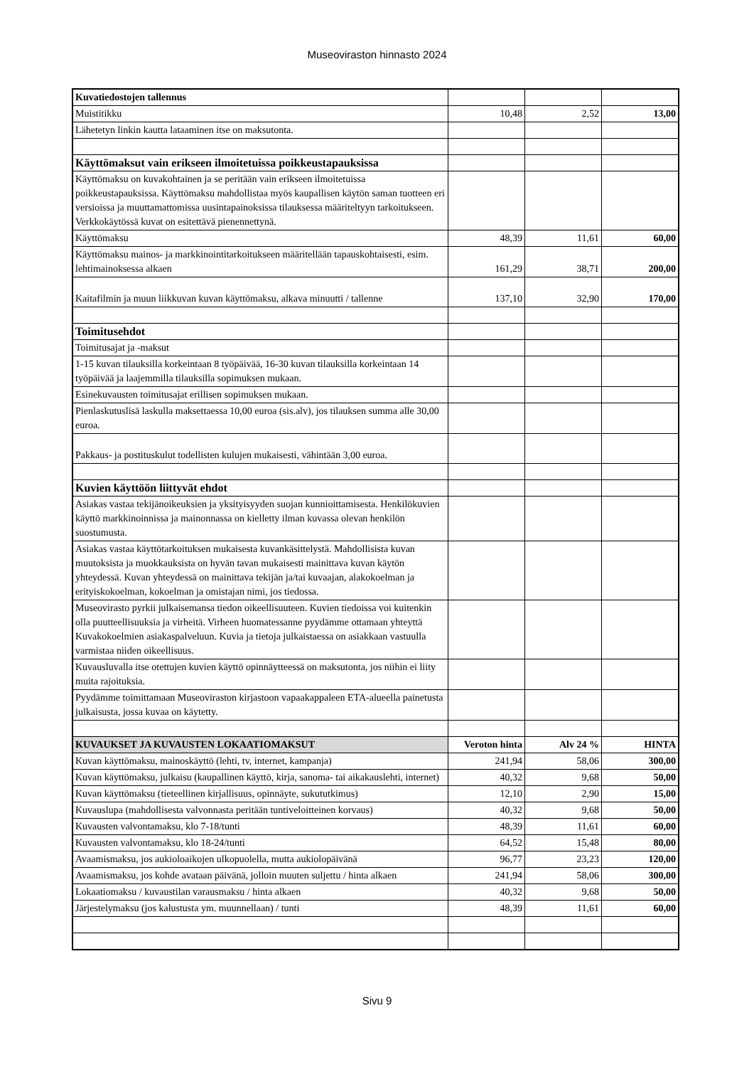Museoviraston hinnasto 2024
| Kuvatiedostojen tallennus | | | |
| Muistitikku | 10,48 | 2,52 | 13,00 |
| Lähetetyn linkin kautta lataaminen itse on maksutonta. | | | |
| Käyttömaksut vain erikseen ilmoitetuissa poikkeustapauksissa | | | |
| Käyttömaksu on kuvakohtainen ja se peritään vain erikseen ilmoitetuissa poikkeustapauksissa. Käyttömaksu mahdollistaa myös kaupallisen käytön saman tuotteen eri versioissa ja muuttamattomissa uusintapainoksissa tilauksessa määriteltyyn tarkoitukseen. Verkkokäytössä kuvat on esitettävä pienennettynä. | | | |
| Käyttömaksu | 48,39 | 11,61 | 60,00 |
| Käyttömaksu mainos- ja markkinointitarkoitukseen määritellään tapauskohtaisesti, esim. lehtimainoksessa alkaen | 161,29 | 38,71 | 200,00 |
| Kaitafilmin ja muun liikkuvan kuvan käyttömaksu, alkava minuutti / tallenne | 137,10 | 32,90 | 170,00 |
| Toimitusehdot | | | |
| Toimitusajat ja -maksut | | | |
| 1-15 kuvan tilauksilla korkeintaan 8 työpäivää, 16-30 kuvan tilauksilla korkeintaan 14 työpäivää ja laajemmilla tilauksilla sopimuksen mukaan. | | | |
| Esinekuvausten toimitusajat erillisen sopimuksen mukaan. | | | |
| Pienlaskutuslisä laskulla maksettaessa 10,00 euroa (sis.alv), jos tilauksen summa alle 30,00 euroa. | | | |
| Pakkaus- ja postituskulut todellisten kulujen mukaisesti, vähintään 3,00 euroa. | | | |
| Kuvien käyttöön liittyvät ehdot | | | |
| Asiakas vastaa tekijänoikeuksien ja yksityisyyden suojan kunnioittamisesta. Henkilökuvien käyttö markkinoinnissa ja mainonnassa on kielletty ilman kuvassa olevan henkilön suostumusta. | | | |
| Asiakas vastaa käyttötarkoituksen mukaisesta kuvankäsittelystä. Mahdollisista kuvan muutoksista ja muokkauksista on hyvän tavan mukaisesti mainittava kuvan käytön yhteydessä. Kuvan yhteydessä on mainittava tekijän ja/tai kuvaajan, alakokoelman ja erityiskokoelman, kokoelman ja omistajan nimi, jos tiedossa. | | | |
| Museovirasto pyrkii julkaisemansa tiedon oikeellisuuteen. Kuvien tiedoissa voi kuitenkin olla puutteellisuuksia ja virheitä. Virheen huomatessanne pyydämme ottamaan yhteyttä Kuvakokoelmien asiakaspalveluun. Kuvia ja tietoja julkaistaessa on asiakkaan vastuulla varmistaa niiden oikeellisuus. | | | |
| Kuvausluvalla itse otettujen kuvien käyttö opinnäytteessä on maksutonta, jos niihin ei liity muita rajoituksia. | | | |
| Pyydämme toimittamaan Museoviraston kirjastoon vapaakappaleen ETA-alueella painetusta julkaisusta, jossa kuvaa on käytetty. | | | |
| KUVAUKSET JA KUVAUSTEN LOKAATIOMAKSUT | Veroton hinta | Alv 24 % | HINTA |
| Kuvan käyttömaksu, mainoskäyttö (lehti, tv, internet, kampanja) | 241,94 | 58,06 | 300,00 |
| Kuvan käyttömaksu, julkaisu (kaupallinen käyttö, kirja, sanoma- tai aikakauslehti, internet) | 40,32 | 9,68 | 50,00 |
| Kuvan käyttömaksu (tieteellinen kirjallisuus, opinnäyte, sukututkimus) | 12,10 | 2,90 | 15,00 |
| Kuvauslupa (mahdollisesta valvonnasta peritään tuntiveloitteinen korvaus) | 40,32 | 9,68 | 50,00 |
| Kuvausten valvontamaksu, klo 7-18/tunti | 48,39 | 11,61 | 60,00 |
| Kuvausten valvontamaksu, klo 18-24/tunti | 64,52 | 15,48 | 80,00 |
| Avaamismaksu, jos aukioloaikojen ulkopuolella, mutta aukiolopäivänä | 96,77 | 23,23 | 120,00 |
| Avaamismaksu, jos kohde avataan päivänä, jolloin muuten suljettu / hinta alkaen | 241,94 | 58,06 | 300,00 |
| Lokaatiomaksu / kuvaustilan varausmaksu / hinta alkaen | 40,32 | 9,68 | 50,00 |
| Järjestelymaksu (jos kalustusta ym. muunnellaan) / tunti | 48,39 | 11,61 | 60,00 |
Sivu 9